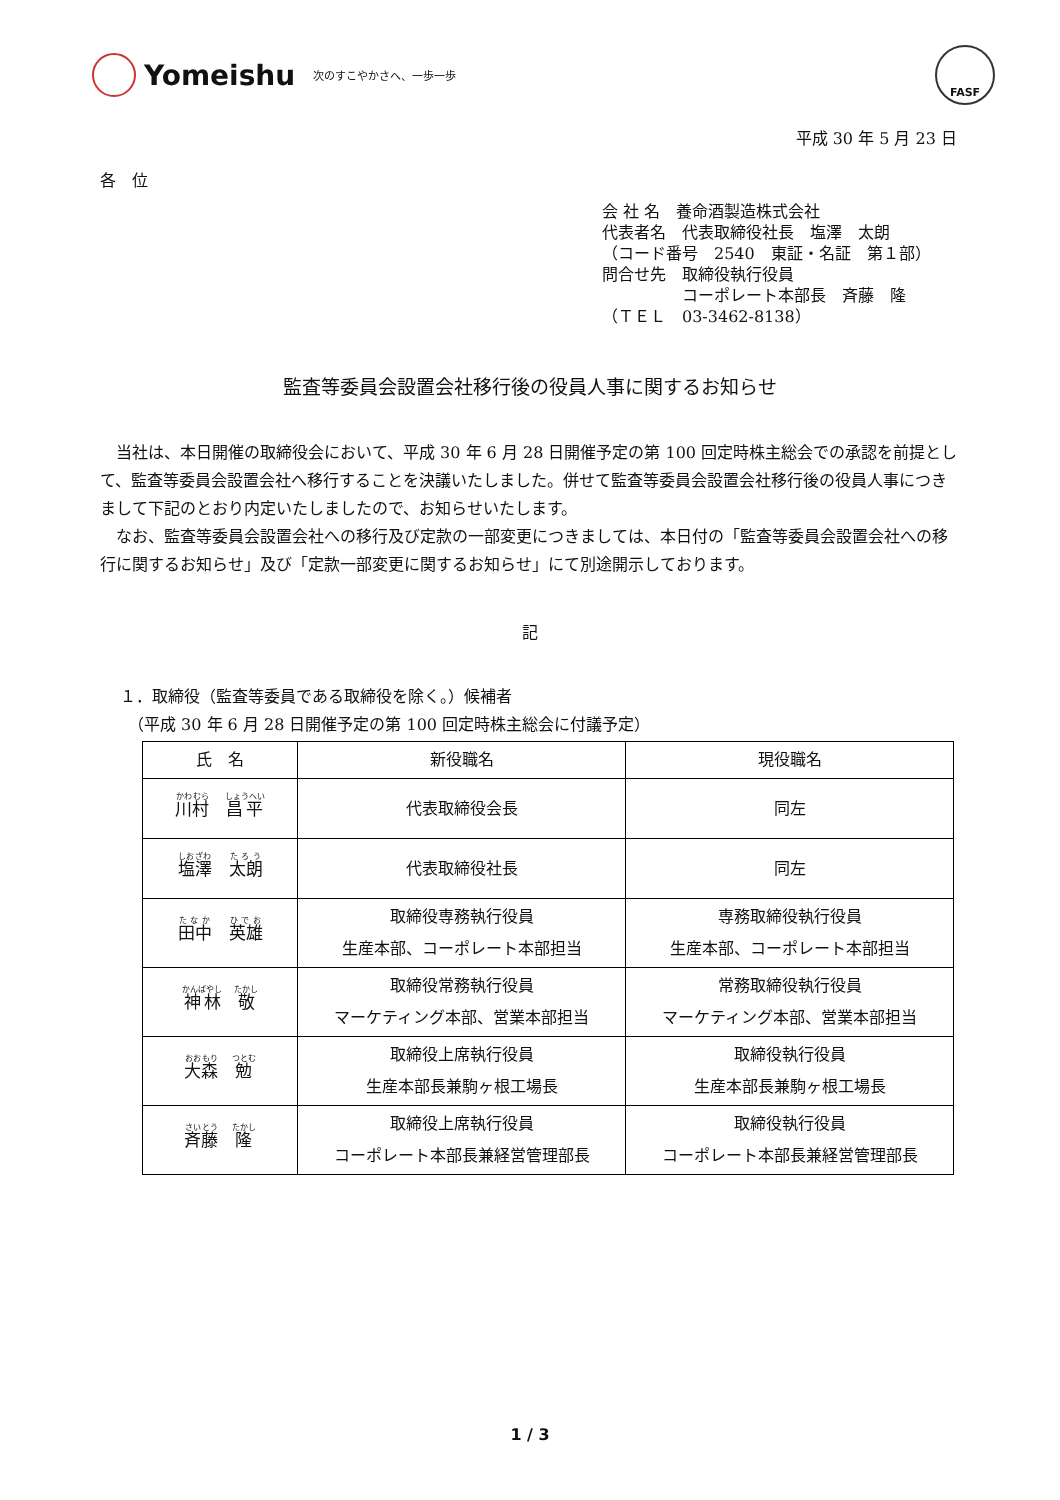Yomeishu 次のすこやかさへ、一歩一歩
FASF
平成 30 年 5 月 23 日
各　位
会 社 名　養命酒製造株式会社
代表者名　代表取締役社長　塩澤　太朗
（コード番号　2540　東証・名証　第１部）
問合せ先　取締役執行役員
　　　　　コーポレート本部長　斉藤　隆
（ＴＥＬ　03-3462-8138）
監査等委員会設置会社移行後の役員人事に関するお知らせ
当社は、本日開催の取締役会において、平成 30 年 6 月 28 日開催予定の第 100 回定時株主総会での承認を前提として、監査等委員会設置会社へ移行することを決議いたしました。併せて監査等委員会設置会社移行後の役員人事につきまして下記のとおり内定いたしましたので、お知らせいたします。
なお、監査等委員会設置会社への移行及び定款の一部変更につきましては、本日付の「監査等委員会設置会社への移行に関するお知らせ」及び「定款一部変更に関するお知らせ」にて別途開示しております。
記
１．取締役（監査等委員である取締役を除く。）候補者
　（平成 30 年 6 月 28 日開催予定の第 100 回定時株主総会に付議予定）
| 氏 名 | 新役職名 | 現役職名 |
| --- | --- | --- |
| 川村 昌平 | 代表取締役会長 | 同左 |
| 塩澤 太朗 | 代表取締役社長 | 同左 |
| 田中 英雄 | 取締役専務執行役員 生産本部、コーポレート本部担当 | 専務取締役執行役員 生産本部、コーポレート本部担当 |
| 神林 敬 | 取締役常務執行役員 マーケティング本部、営業本部担当 | 常務取締役執行役員 マーケティング本部、営業本部担当 |
| 大森 勉 | 取締役上席執行役員 生産本部長兼駒ヶ根工場長 | 取締役執行役員 生産本部長兼駒ヶ根工場長 |
| 斉藤 隆 | 取締役上席執行役員 コーポレート本部長兼経営管理部長 | 取締役執行役員 コーポレート本部長兼経営管理部長 |
1 / 3